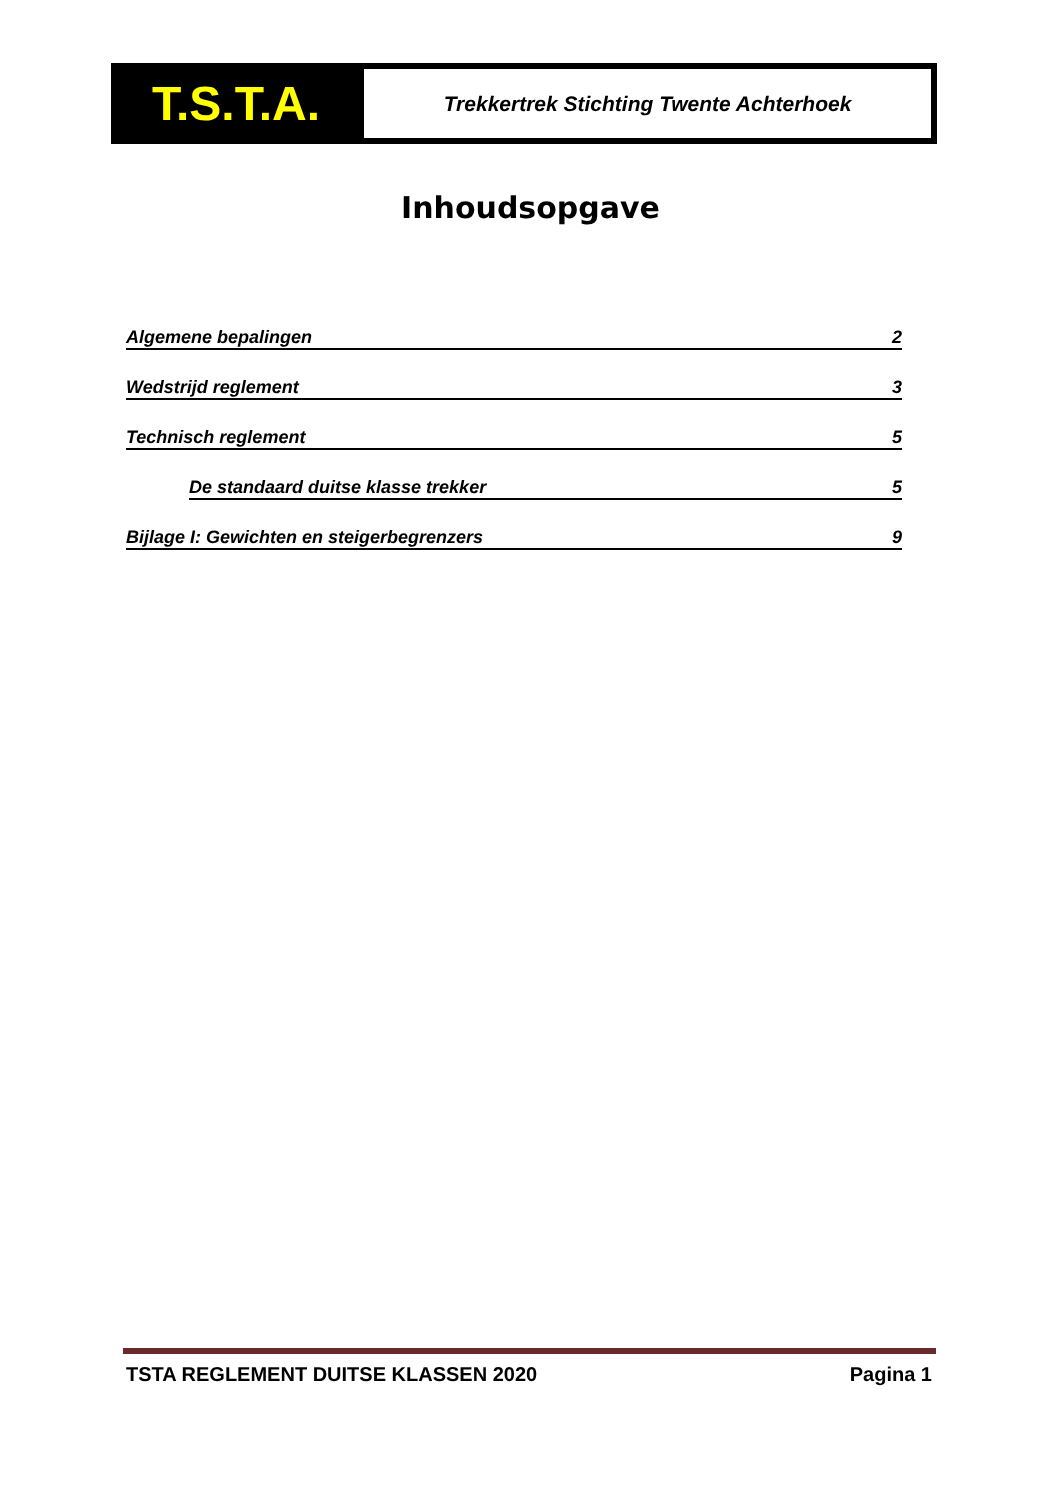T.S.T.A.
Trekkertrek Stichting Twente Achterhoek
Inhoudsopgave
Algemene bepalingen 2
Wedstrijd reglement 3
Technisch reglement 5
De standaard duitse klasse trekker 5
Bijlage I: Gewichten en steigerbegrenzers 9
TSTA REGLEMENT DUITSE KLASSEN 2020 Pagina 1